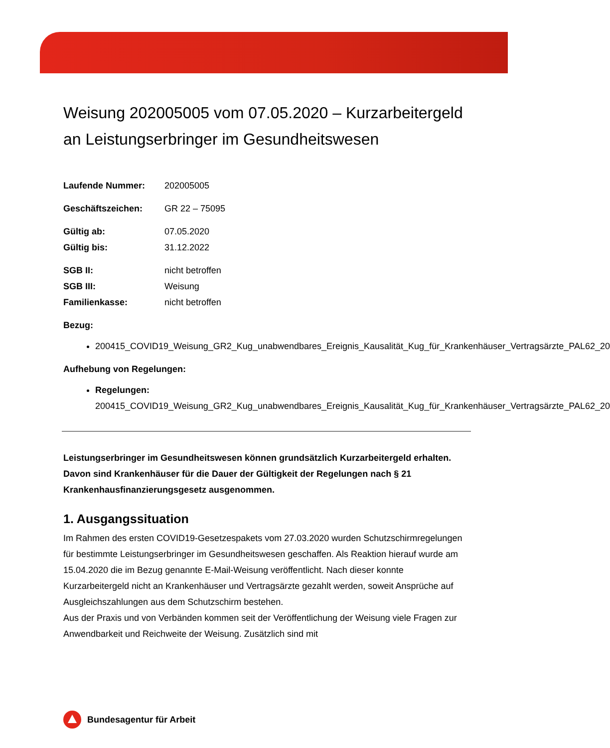Weisung 202005005 vom 07.05.2020 – Kurzarbeitergeld an Leistungserbringer im Gesundheitswesen
Laufende Nummer: 202005005 Geschäftszeichen: GR 22 – 75095 Gültig ab: 07.05.2020 Gültig bis: 31.12.2022 SGB II: nicht betroffen SGB III: Weisung Familienkasse: nicht betroffen
Bezug:
200415_COVID19_Weisung_GR2_Kug_unabwendbares_Ereignis_Kausalität_Kug_für_Krankenhäuser_Vertragsärzte_PAL62_20
Aufhebung von Regelungen:
Regelungen: 200415_COVID19_Weisung_GR2_Kug_unabwendbares_Ereignis_Kausalität_Kug_für_Krankenhäuser_Vertragsärzte_PAL62_20
Leistungserbringer im Gesundheitswesen können grundsätzlich Kurzarbeitergeld erhalten. Davon sind Krankenhäuser für die Dauer der Gültigkeit der Regelungen nach § 21 Krankenhausfinanzierungsgesetz ausgenommen.
1. Ausgangssituation
Im Rahmen des ersten COVID19-Gesetzespakets vom 27.03.2020 wurden Schutzschirmregelungen für bestimmte Leistungserbringer im Gesundheitswesen geschaffen. Als Reaktion hierauf wurde am 15.04.2020 die im Bezug genannte E-Mail-Weisung veröffentlicht. Nach dieser konnte Kurzarbeitergeld nicht an Krankenhäuser und Vertragsärzte gezahlt werden, soweit Ansprüche auf Ausgleichszahlungen aus dem Schutzschirm bestehen.
Aus der Praxis und von Verbänden kommen seit der Veröffentlichung der Weisung viele Fragen zur Anwendbarkeit und Reichweite der Weisung. Zusätzlich sind mit
Bundesagentur für Arbeit